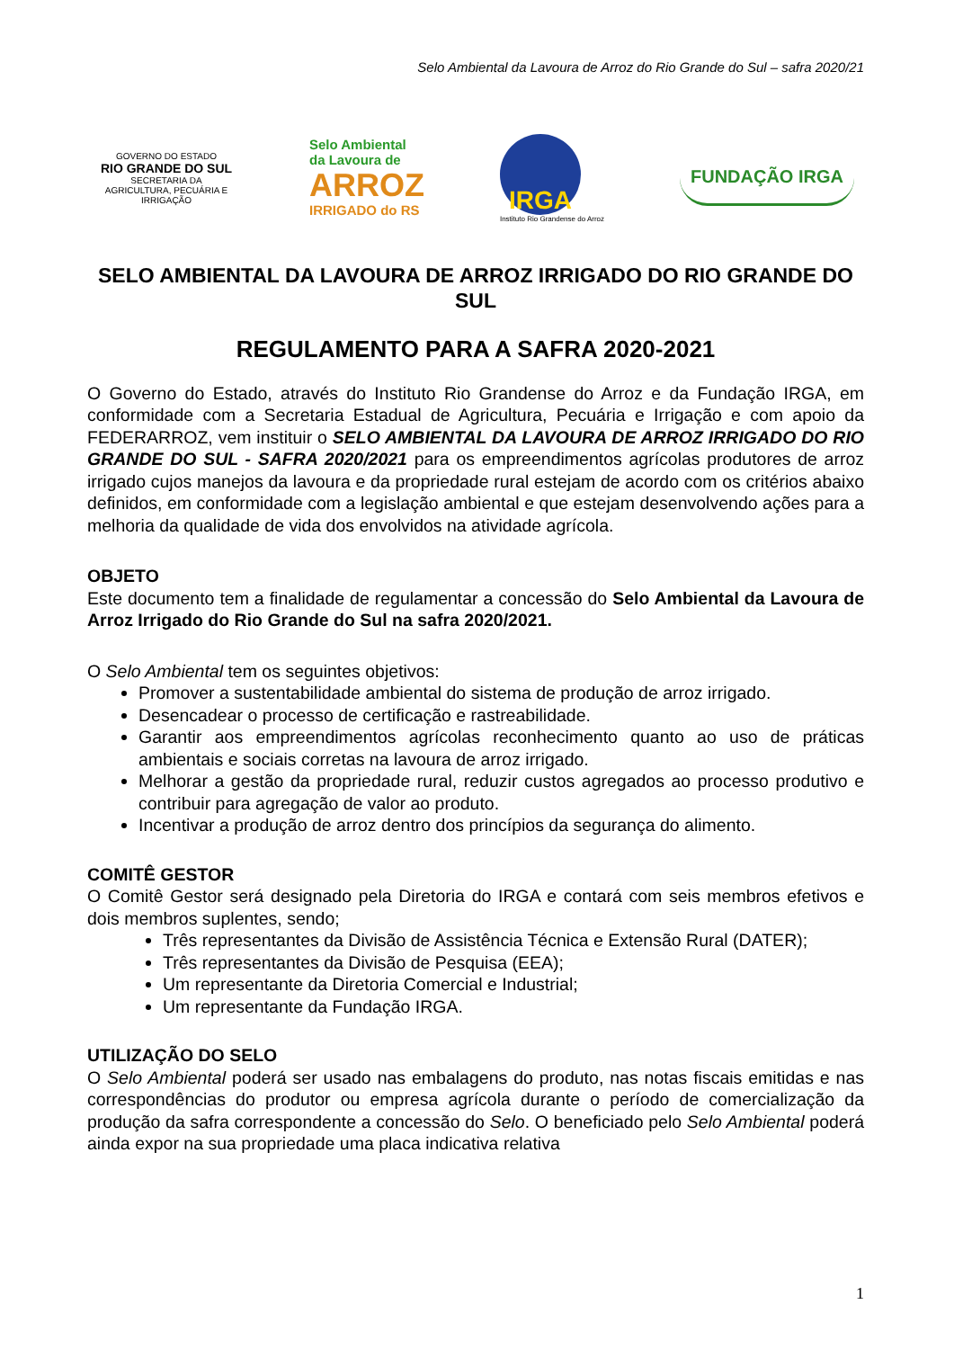Selo Ambiental da Lavoura de Arroz do Rio Grande do Sul – safra 2020/21
GOVERNO DO ESTADO
RIO GRANDE DO SUL
SECRETARIA DA AGRICULTURA, PECUÁRIA E IRRIGAÇÃO
Selo Ambiental
da Lavoura de
ARROZ
IRRIGADO do RS
IRGA
Instituto Rio Grandense do Arroz
FUNDAÇÃO IRGA
SELO AMBIENTAL DA LAVOURA DE ARROZ IRRIGADO DO RIO GRANDE DO SUL
REGULAMENTO PARA A SAFRA 2020-2021
O Governo do Estado, através do Instituto Rio Grandense do Arroz e da Fundação IRGA, em conformidade com a Secretaria Estadual de Agricultura, Pecuária e Irrigação e com apoio da FEDERARROZ, vem instituir o SELO AMBIENTAL DA LAVOURA DE ARROZ IRRIGADO DO RIO GRANDE DO SUL - SAFRA 2020/2021 para os empreendimentos agrícolas produtores de arroz irrigado cujos manejos da lavoura e da propriedade rural estejam de acordo com os critérios abaixo definidos, em conformidade com a legislação ambiental e que estejam desenvolvendo ações para a melhoria da qualidade de vida dos envolvidos na atividade agrícola.
OBJETO
Este documento tem a finalidade de regulamentar a concessão do Selo Ambiental da Lavoura de Arroz Irrigado do Rio Grande do Sul na safra 2020/2021.
O Selo Ambiental tem os seguintes objetivos:
Promover a sustentabilidade ambiental do sistema de produção de arroz irrigado.
Desencadear o processo de certificação e rastreabilidade.
Garantir aos empreendimentos agrícolas reconhecimento quanto ao uso de práticas ambientais e sociais corretas na lavoura de arroz irrigado.
Melhorar a gestão da propriedade rural, reduzir custos agregados ao processo produtivo e contribuir para agregação de valor ao produto.
Incentivar a produção de arroz dentro dos princípios da segurança do alimento.
COMITÊ GESTOR
O Comitê Gestor será designado pela Diretoria do IRGA e contará com seis membros efetivos e dois membros suplentes, sendo;
Três representantes da Divisão de Assistência Técnica e Extensão Rural (DATER);
Três representantes da Divisão de Pesquisa (EEA);
Um representante da Diretoria Comercial e Industrial;
Um representante da Fundação IRGA.
UTILIZAÇÃO DO SELO
O Selo Ambiental poderá ser usado nas embalagens do produto, nas notas fiscais emitidas e nas correspondências do produtor ou empresa agrícola durante o período de comercialização da produção da safra correspondente a concessão do Selo. O beneficiado pelo Selo Ambiental poderá ainda expor na sua propriedade uma placa indicativa relativa
1